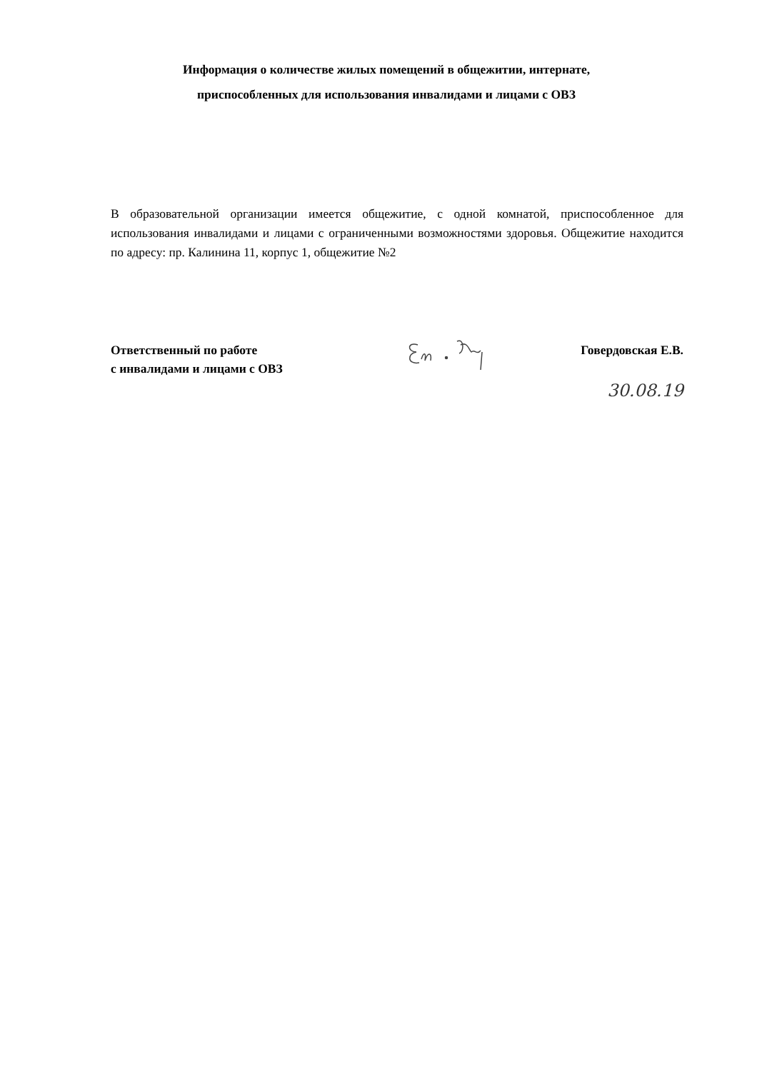Информация о количестве жилых помещений в общежитии, интернате,
приспособленных для использования инвалидами и лицами с ОВЗ
В образовательной организации имеется общежитие, с одной комнатой, приспособленное для использования инвалидами и лицами с ограниченными возможностями здоровья. Общежитие находится по адресу: пр. Калинина 11, корпус 1, общежитие №2
Ответственный по работе
с инвалидами и лицами с ОВЗ
Говердовская Е.В.
30.08.19